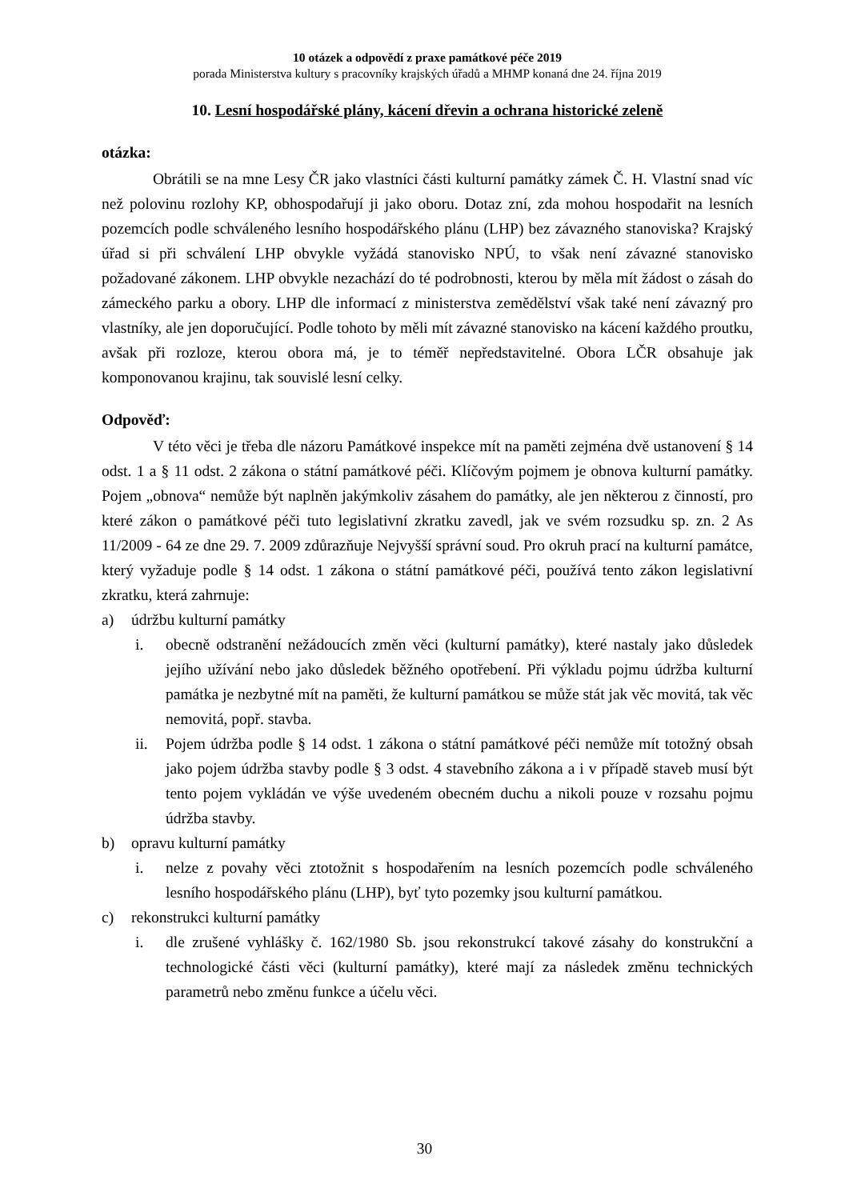10 otázek a odpovědí z praxe památkové péče 2019
porada Ministerstva kultury s pracovníky krajských úřadů a MHMP konaná dne 24. října 2019
10. Lesní hospodářské plány, kácení dřevin a ochrana historické zeleně
otázka:
Obrátili se na mne Lesy ČR jako vlastníci části kulturní památky zámek Č. H. Vlastní snad víc než polovinu rozlohy KP, obhospodařují ji jako oboru. Dotaz zní, zda mohou hospodařit na lesních pozemcích podle schváleného lesního hospodářského plánu (LHP) bez závazného stanoviska? Krajský úřad si při schválení LHP obvykle vyžádá stanovisko NPÚ, to však není závazné stanovisko požadované zákonem. LHP obvykle nezachází do té podrobnosti, kterou by měla mít žádost o zásah do zámeckého parku a obory. LHP dle informací z ministerstva zemědělství však také není závazný pro vlastníky, ale jen doporučující. Podle tohoto by měli mít závazné stanovisko na kácení každého proutku, avšak při rozloze, kterou obora má, je to téměř nepředstavitelné. Obora LČR obsahuje jak komponovanou krajinu, tak souvislé lesní celky.
Odpověď:
V této věci je třeba dle názoru Památkové inspekce mít na paměti zejména dvě ustanovení § 14 odst. 1 a § 11 odst. 2 zákona o státní památkové péči. Klíčovým pojmem je obnova kulturní památky. Pojem „obnova“ nemůže být naplněn jakýmkoliv zásahem do památky, ale jen některou z činností, pro které zákon o památkové péči tuto legislativní zkratku zavedl, jak ve svém rozsudku sp. zn. 2 As 11/2009 - 64 ze dne 29. 7. 2009 zdůrazňuje Nejvyšší správní soud. Pro okruh prací na kulturní památce, který vyžaduje podle § 14 odst. 1 zákona o státní památkové péči, používá tento zákon legislativní zkratku, která zahrnuje:
a) údržbu kulturní památky
i. obecně odstranění nežádoucích změn věci (kulturní památky), které nastaly jako důsledek jejího užívání nebo jako důsledek běžného opotřebení. Při výkladu pojmu údržba kulturní památka je nezbytné mít na paměti, že kulturní památkou se může stát jak věc movitá, tak věc nemovitá, popř. stavba.
ii. Pojem údržba podle § 14 odst. 1 zákona o státní památkové péči nemůže mít totožný obsah jako pojem údržba stavby podle § 3 odst. 4 stavebního zákona a i v případě staveb musí být tento pojem vykládán ve výše uvedeném obecném duchu a nikoli pouze v rozsahu pojmu údržba stavby.
b) opravu kulturní památky
i. nelze z povahy věci ztotožnit s hospodařením na lesních pozemcích podle schváleného lesního hospodářského plánu (LHP), byť tyto pozemky jsou kulturní památkou.
c) rekonstrukci kulturní památky
i. dle zrušené vyhlášky č. 162/1980 Sb. jsou rekonstrukcí takové zásahy do konstrukční a technologické části věci (kulturní památky), které mají za následek změnu technických parametrů nebo změnu funkce a účelu věci.
30